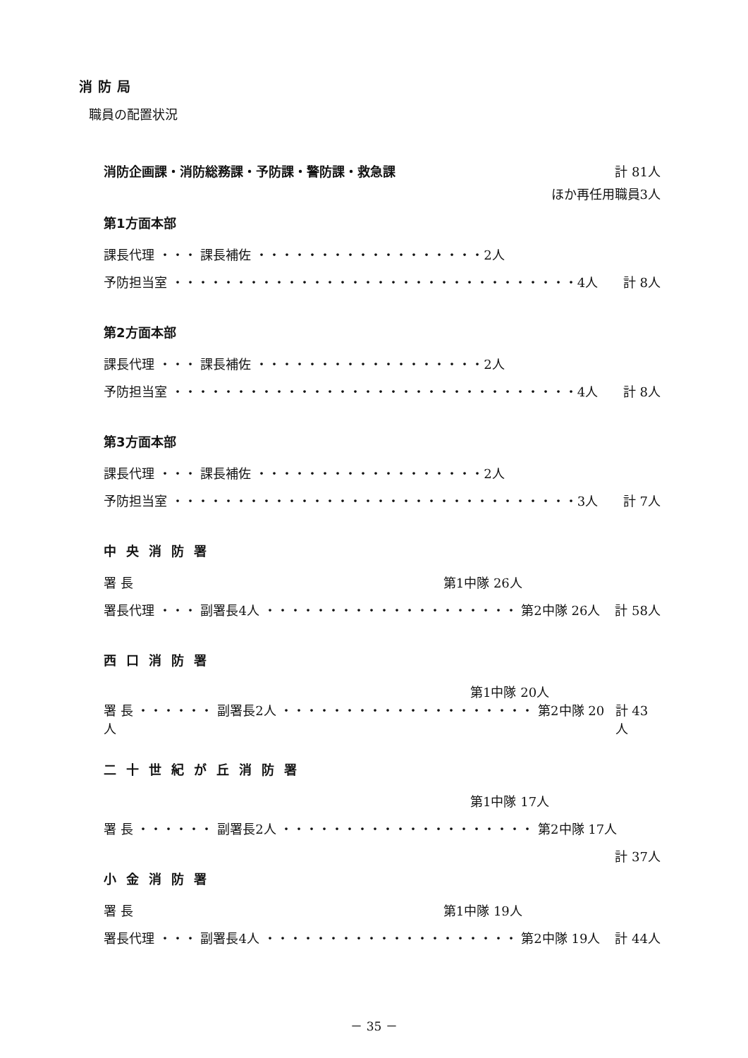消防局
職員の配置状況
消防企画課・消防総務課・予防課・警防課・救急課 計 81人
ほか再任用職員3人
第1方面本部
課長代理 ・・・ 課長補佐 ・・・・・・・・・・・・・・・・・・2人
予防担当室 ・・・・・・・・・・・・・・・・・・・・・・・・・・・・・・・・4人 計 8人
第2方面本部
課長代理 ・・・ 課長補佐 ・・・・・・・・・・・・・・・・・・2人
予防担当室 ・・・・・・・・・・・・・・・・・・・・・・・・・・・・・・・・4人 計 8人
第3方面本部
課長代理 ・・・ 課長補佐 ・・・・・・・・・・・・・・・・・・2人
予防担当室 ・・・・・・・・・・・・・・・・・・・・・・・・・・・・・・・・3人 計 7人
中央消防署
署 長 第1中隊 26人
署長代理 ・・・ 副署長4人 ・・・・・・・・・・・・・・・・・・・・ 第2中隊 26人 計 58人
西口消防署
第1中隊 20人
署 長 ・・・・・・ 副署長2人 ・・・・・・・・・・・・・・・・・・・・ 第2中隊 20人 計 43人
二十世紀が丘消防署
第1中隊 17人
署 長 ・・・・・・ 副署長2人 ・・・・・・・・・・・・・・・・・・・・ 第2中隊 17人
計 37人
小金消防署
署 長 第1中隊 19人
署長代理 ・・・ 副署長4人 ・・・・・・・・・・・・・・・・・・・・ 第2中隊 19人 計 44人
－ 35 －